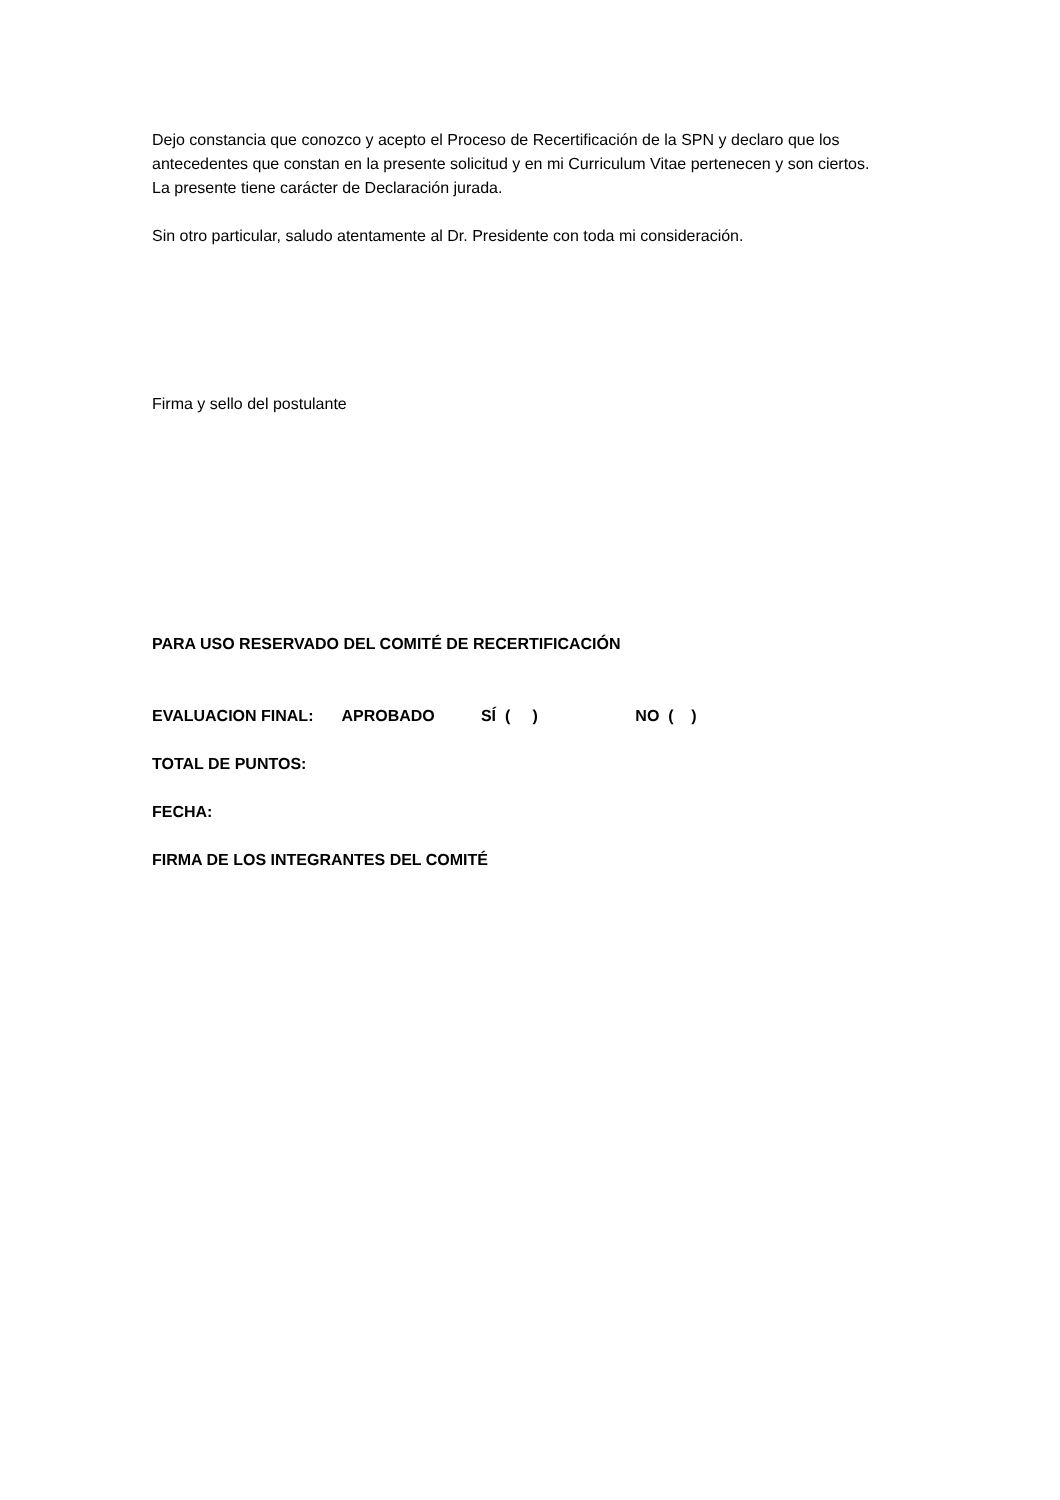Dejo constancia que conozco y acepto el Proceso de Recertificación de la SPN y declaro que los antecedentes que constan en la presente solicitud y en mi Curriculum Vitae pertenecen y son ciertos.
La presente tiene carácter de Declaración jurada.
Sin otro particular, saludo atentamente al Dr. Presidente con toda mi consideración.
Firma y sello del postulante
PARA USO RESERVADO DEL COMITÉ DE RECERTIFICACIÓN
EVALUACION FINAL: APROBADO SÍ ( ) NO ( )
TOTAL DE PUNTOS:
FECHA:
FIRMA DE LOS INTEGRANTES DEL COMITÉ